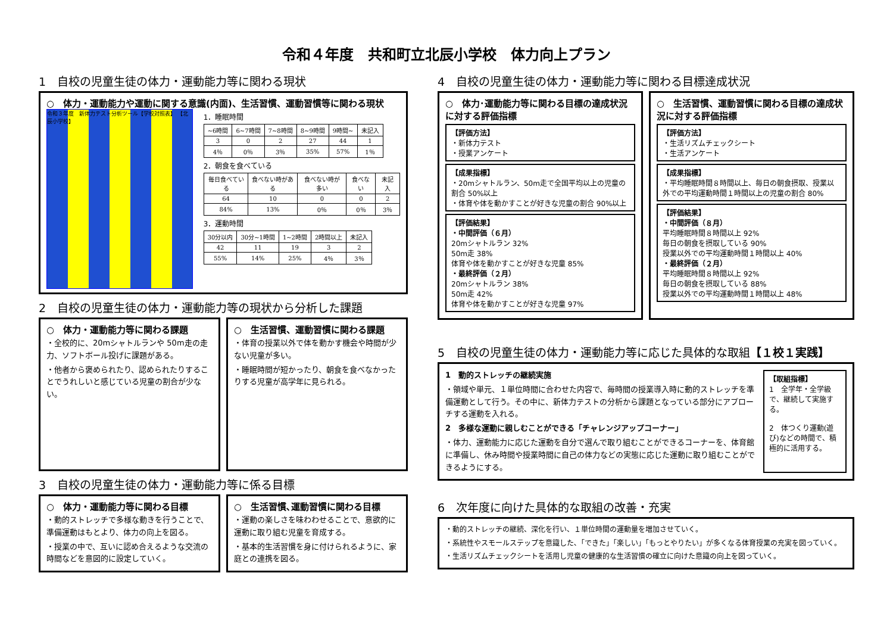令和４年度　共和町立北辰小学校　体力向上プラン
1　自校の児童生徒の体力・運動能力等に関わる現状
○　体力・運動能力や運動に関する意識(内面)、生活習慣、運動習慣等に関わる現状
令和３年度　新体力テスト分析ツール【学校対照表】 【北辰小学校】
1．睡眠時間
| ~6時間 | 6~7時間 | 7~8時間 | 8~9時間 | 9時間~ | 未記入 |
| 3 | 0 | 2 | 27 | 44 | 1 |
| 4％ | 0％ | 3％ | 35% | 57% | 1％ |
2．朝食を食べている
| 毎日食べている | 食べない時がある | 食べない時が多い | 食べない | 未記入 |
| 64 | 10 | 0 | 0 | 2 |
| 84% | 13% | 0％ | 0％ | 3％ |
3．運動時間
| 30分以内 | 30分~1時間 | 1~2時間 | 2時間以上 | 未記入 |
| 42 | 11 | 19 | 3 | 2 |
| 55% | 14% | 25% | 4％ | 3％ |
2　自校の児童生徒の体力・運動能力等の現状から分析した課題
○　体力・運動能力等に関わる課題
・全校的に、20mシャトルランや 50m走の走力、ソフトボール投げに課題がある。
・他者から褒められたり、認められたりすることでうれしいと感じている児童の割合が少ない。
○　生活習慣、運動習慣に関わる課題
・体育の授業以外で体を動かす機会や時間が少ない児童が多い。
・睡眠時間が短かったり、朝食を食べなかったりする児童が高学年に見られる。
3　自校の児童生徒の体力・運動能力等に係る目標
○　体力・運動能力等に関わる目標
・動的ストレッチで多様な動きを行うことで、準備運動はもとより、体力の向上を図る。
・授業の中で、互いに認め合えるような交流の時間などを意図的に設定していく。
○　生活習慣､運動習慣に関わる目標
・運動の楽しさを味わわせることで、意欲的に運動に取り組む児童を育成する。
・基本的生活習慣を身に付けられるように、家庭との連携を図る。
4　自校の児童生徒の体力・運動能力等に関わる目標達成状況
○　体力･運動能力等に関わる目標の達成状況に対する評価指標
【評価方法】
・新体力テスト
・授業アンケート
【成果指標】
・20mシャトルラン、50m走で全国平均以上の児童の割合 50%以上
・体育や体を動かすことが好きな児童の割合 90%以上
【評価結果】
・中間評価（６月）
20mシャトルラン 32%
50m走 38%
体育や体を動かすことが好きな児童 85%
・最終評価（２月）
20mシャトルラン 38%
50m走 42%
体育や体を動かすことが好きな児童 97%
○　生活習慣、運動習慣に関わる目標の達成状況に対する評価指標
【評価方法】
・生活リズムチェックシート
・生活アンケート
【成果指標】
・平均睡眠時間８時間以上、毎日の朝食摂取、授業以外での平均運動時間１時間以上の児童の割合 80%
【評価結果】
・中間評価（８月）
平均睡眠時間８時間以上 92%
毎日の朝食を摂取している 90%
授業以外での平均運動時間１時間以上 40%
・最終評価（２月）
平均睡眠時間８時間以上 92%
毎日の朝食を摂取している 88%
授業以外での平均運動時間１時間以上 48%
5　自校の児童生徒の体力・運動能力等に応じた具体的な取組【１校１実践】
1　動的ストレッチの継続実施
・領域や単元、１単位時間に合わせた内容で、毎時間の授業導入時に動的ストレッチを準備運動として行う。その中に、新体力テストの分析から課題となっている部分にアプローチする運動を入れる。
2　多様な運動に親しむことができる「チャレンジアップコーナー」
・体力、運動能力に応じた運動を自分で選んで取り組むことができるコーナーを、体育館に準備し、休み時間や授業時間に自己の体力などの実態に応じた運動に取り組むことができるようにする。
【取組指標】
1　全学年・全学級で、継続して実施する。
2　体つくり運動(遊び)などの時間で、積極的に活用する。
6　次年度に向けた具体的な取組の改善・充実
・動的ストレッチの継続、深化を行い、１単位時間の運動量を増加させていく。
・系統性やスモールステップを意識した､「できた」「楽しい」「もっとやりたい」が多くなる体育授業の充実を図っていく。
・生活リズムチェックシートを活用し児童の健康的な生活習慣の確立に向けた意識の向上を図っていく。